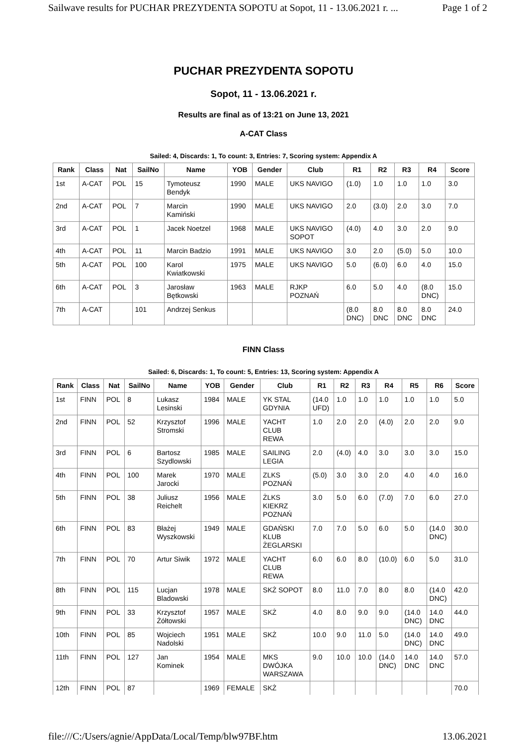Sailwave results for PUCHAR PREZYDENTA SOPOTU at Sopot, 11 - 13.06.2021 r. ... Page 1 of 2
PUCHAR PREZYDENTA SOPOTU
Sopot, 11 - 13.06.2021 r.
Results are final as of 13:21 on June 13, 2021
A-CAT Class
Sailed: 4, Discards: 1, To count: 3, Entries: 7, Scoring system: Appendix A
| Rank | Class | Nat | SailNo | Name | YOB | Gender | Club | R1 | R2 | R3 | R4 | Score |
| --- | --- | --- | --- | --- | --- | --- | --- | --- | --- | --- | --- | --- |
| 1st | A-CAT | POL | 15 | Tymoteusz Bendyk | 1990 | MALE | UKS NAVIGO | (1.0) | 1.0 | 1.0 | 1.0 | 3.0 |
| 2nd | A-CAT | POL | 7 | Marcin Kamiński | 1990 | MALE | UKS NAVIGO | 2.0 | (3.0) | 2.0 | 3.0 | 7.0 |
| 3rd | A-CAT | POL | 1 | Jacek Noetzel | 1968 | MALE | UKS NAVIGO SOPOT | (4.0) | 4.0 | 3.0 | 2.0 | 9.0 |
| 4th | A-CAT | POL | 11 | Marcin Badzio | 1991 | MALE | UKS NAVIGO | 3.0 | 2.0 | (5.0) | 5.0 | 10.0 |
| 5th | A-CAT | POL | 100 | Karol Kwiatkowski | 1975 | MALE | UKS NAVIGO | 5.0 | (6.0) | 6.0 | 4.0 | 15.0 |
| 6th | A-CAT | POL | 3 | Jarosław Bętkowski | 1963 | MALE | RJKP POZNAŃ | 6.0 | 5.0 | 4.0 | (8.0 DNC) | 15.0 |
| 7th | A-CAT | | 101 | Andrzej Senkus | | | | (8.0 DNC) | 8.0 DNC | 8.0 DNC | 8.0 DNC | 24.0 |
FINN Class
Sailed: 6, Discards: 1, To count: 5, Entries: 13, Scoring system: Appendix A
| Rank | Class | Nat | SailNo | Name | YOB | Gender | Club | R1 | R2 | R3 | R4 | R5 | R6 | Score |
| --- | --- | --- | --- | --- | --- | --- | --- | --- | --- | --- | --- | --- | --- | --- |
| 1st | FINN | POL | 8 | Lukasz Lesinski | 1984 | MALE | YK STAL GDYNIA | (14.0 UFD) | 1.0 | 1.0 | 1.0 | 1.0 | 1.0 | 5.0 |
| 2nd | FINN | POL | 52 | Krzysztof Stromski | 1996 | MALE | YACHT CLUB REWA | 1.0 | 2.0 | 2.0 | (4.0) | 2.0 | 2.0 | 9.0 |
| 3rd | FINN | POL | 6 | Bartosz Szydlowski | 1985 | MALE | SAILING LEGIA | 2.0 | (4.0) | 4.0 | 3.0 | 3.0 | 3.0 | 15.0 |
| 4th | FINN | POL | 100 | Marek Jarocki | 1970 | MALE | ZLKS POZNAŃ | (5.0) | 3.0 | 3.0 | 2.0 | 4.0 | 4.0 | 16.0 |
| 5th | FINN | POL | 38 | Juliusz Reichelt | 1956 | MALE | ŻLKS KIEKRZ POZNAŃ | 3.0 | 5.0 | 6.0 | (7.0) | 7.0 | 6.0 | 27.0 |
| 6th | FINN | POL | 83 | Błażej Wyszkowski | 1949 | MALE | GDAŃSKI KLUB ŻEGLARSKI | 7.0 | 7.0 | 5.0 | 6.0 | 5.0 | (14.0 DNC) | 30.0 |
| 7th | FINN | POL | 70 | Artur Siwik | 1972 | MALE | YACHT CLUB REWA | 6.0 | 6.0 | 8.0 | (10.0) | 6.0 | 5.0 | 31.0 |
| 8th | FINN | POL | 115 | Lucjan Bladowski | 1978 | MALE | SKŻ SOPOT | 8.0 | 11.0 | 7.0 | 8.0 | 8.0 | (14.0 DNC) | 42.0 |
| 9th | FINN | POL | 33 | Krzysztof Żółtowski | 1957 | MALE | SKŻ | 4.0 | 8.0 | 9.0 | 9.0 | (14.0 DNC) | 14.0 DNC | 44.0 |
| 10th | FINN | POL | 85 | Wojciech Nadolski | 1951 | MALE | SKŻ | 10.0 | 9.0 | 11.0 | 5.0 | (14.0 DNC) | 14.0 DNC | 49.0 |
| 11th | FINN | POL | 127 | Jan Kominek | 1954 | MALE | MKS DWÓJKA WARSZAWA | 9.0 | 10.0 | 10.0 | (14.0 DNC) | 14.0 DNC | 14.0 DNC | 57.0 |
| 12th | FINN | POL | 87 | | 1969 | FEMALE | SKŻ | | | | | | | 70.0 |
file:///C:/Users/agnie/AppData/Local/Temp/blw97BF.htm 13.06.2021